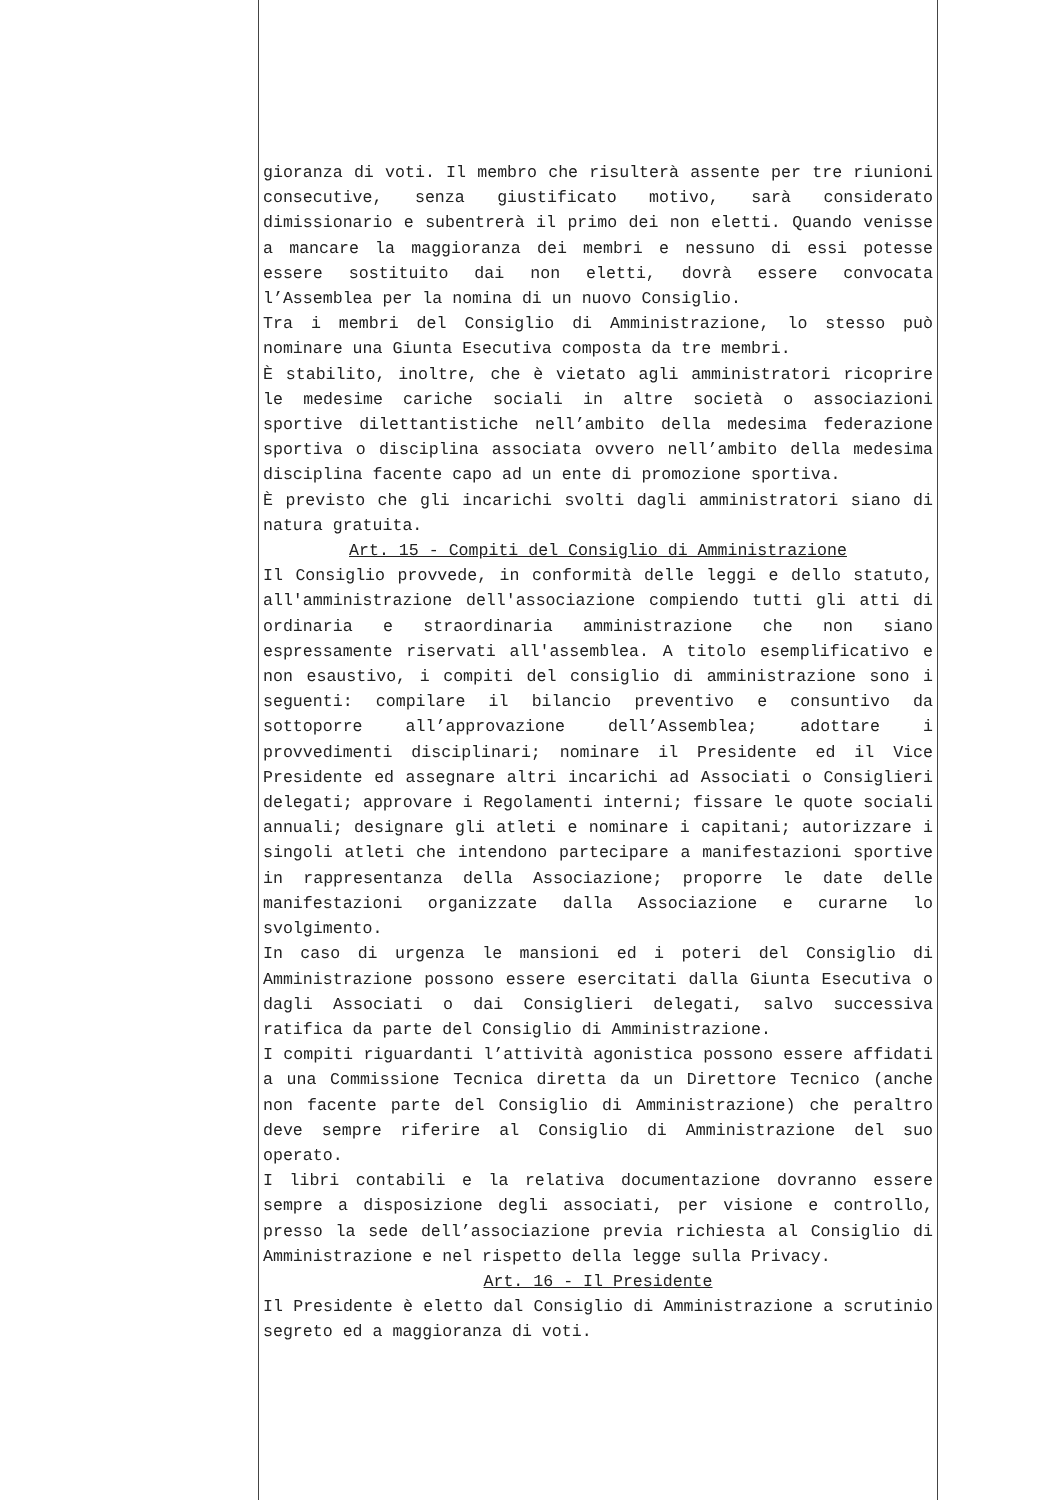gioranza di voti. Il membro che risulterà assente per tre riunioni consecutive, senza giustificato motivo, sarà considerato dimissionario e subentrerà il primo dei non eletti. Quando venisse a mancare la maggioranza dei membri e nessuno di essi potesse essere sostituito dai non eletti, dovrà essere convocata l’Assemblea per la nomina di un nuovo Consiglio.
Tra i membri del Consiglio di Amministrazione, lo stesso può nominare una Giunta Esecutiva composta da tre membri.
È stabilito, inoltre, che è vietato agli amministratori ricoprire le medesime cariche sociali in altre società o associazioni sportive dilettantistiche nell’ambito della medesima federazione sportiva o disciplina associata ovvero nell’ambito della medesima disciplina facente capo ad un ente di promozione sportiva.
È previsto che gli incarichi svolti dagli amministratori siano di natura gratuita.
Art. 15 - Compiti del Consiglio di Amministrazione
Il Consiglio provvede, in conformità delle leggi e dello statuto, all'amministrazione dell'associazione compiendo tutti gli atti di ordinaria e straordinaria amministrazione che non siano espressamente riservati all'assemblea. A titolo esemplificativo e non esaustivo, i compiti del consiglio di amministrazione sono i seguenti: compilare il bilancio preventivo e consuntivo da sottoporre all’approvazione dell’Assemblea; adottare i provvedimenti disciplinari; nominare il Presidente ed il Vice Presidente ed assegnare altri incarichi ad Associati o Consiglieri delegati; approvare i Regolamenti interni; fissare le quote sociali annuali; designare gli atleti e nominare i capitani; autorizzare i singoli atleti che intendono partecipare a manifestazioni sportive in rappresentanza della Associazione; proporre le date delle manifestazioni organizzate dalla Associazione e curarne lo svolgimento.
In caso di urgenza le mansioni ed i poteri del Consiglio di Amministrazione possono essere esercitati dalla Giunta Esecutiva o dagli Associati o dai Consiglieri delegati, salvo successiva ratifica da parte del Consiglio di Amministrazione.
I compiti riguardanti l’attività agonistica possono essere affidati a una Commissione Tecnica diretta da un Direttore Tecnico (anche non facente parte del Consiglio di Amministrazione) che peraltro deve sempre riferire al Consiglio di Amministrazione del suo operato.
I libri contabili e la relativa documentazione dovranno essere sempre a disposizione degli associati, per visione e controllo, presso la sede dell’associazione previa richiesta al Consiglio di Amministrazione e nel rispetto della legge sulla Privacy.
Art. 16 - Il Presidente
Il Presidente è eletto dal Consiglio di Amministrazione a scrutinio segreto ed a maggioranza di voti.